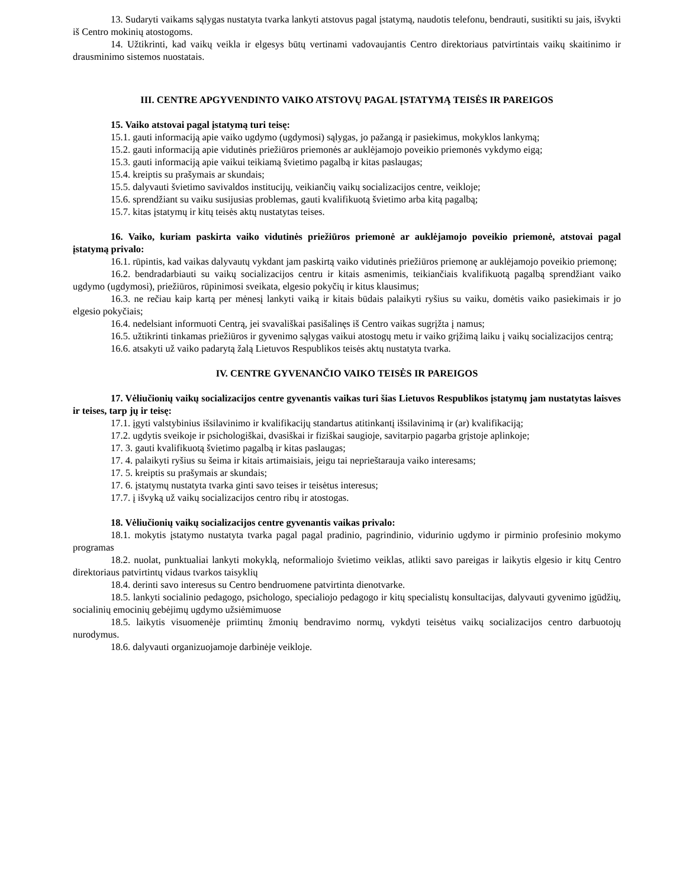13. Sudaryti vaikams sąlygas nustatyta tvarka lankyti atstovus pagal įstatymą, naudotis telefonu, bendrauti, susitikti su jais, išvykti iš Centro mokinių atostogoms.
14. Užtikrinti, kad vaikų veikla ir elgesys būtų vertinami vadovaujantis Centro direktoriaus patvirtintais vaikų skaitinimo ir drausminimo sistemos nuostatais.
III. CENTRE APGYVENDINTO VAIKO ATSTOVŲ PAGAL ĮSTATYMĄ TEISĖS IR PAREIGOS
15. Vaiko atstovai pagal įstatymą turi teisę:
15.1. gauti informaciją apie vaiko ugdymo (ugdymosi) sąlygas, jo pažangą ir pasiekimus, mokyklos lankymą;
15.2. gauti informaciją apie vidutinės priežiūros priemonės ar auklėjamojo poveikio priemonės vykdymo eigą;
15.3. gauti informaciją apie vaikui teikiamą švietimo pagalbą ir kitas paslaugas;
15.4. kreiptis su prašymais ar skundais;
15.5. dalyvauti švietimo savivaldos institucijų, veikiančių vaikų socializacijos centre, veikloje;
15.6. sprendžiant su vaiku susijusias problemas, gauti kvalifikuotą švietimo arba kitą pagalbą;
15.7. kitas įstatymų ir kitų teisės aktų nustatytas teises.
16. Vaiko, kuriam paskirta vaiko vidutinės priežiūros priemonė ar auklėjamojo poveikio priemonė, atstovai pagal įstatymą privalo:
16.1. rūpintis, kad vaikas dalyvautų vykdant jam paskirtą vaiko vidutinės priežiūros priemonę ar auklėjamojo poveikio priemonę;
16.2. bendradarbiauti su vaikų socializacijos centru ir kitais asmenimis, teikiančiais kvalifikuotą pagalbą sprendžiant vaiko ugdymo (ugdymosi), priežiūros, rūpinimosi sveikata, elgesio pokyčių ir kitus klausimus;
16.3. ne rečiau kaip kartą per mėnesį lankyti vaiką ir kitais būdais palaikyti ryšius su vaiku, domėtis vaiko pasiekimais ir jo elgesio pokyčiais;
16.4. nedelsiant informuoti Centrą, jei svavališkai pasišalinęs iš Centro vaikas sugrįžta į namus;
16.5. užtikrinti tinkamas priežiūros ir gyvenimo sąlygas vaikui atostogų metu ir vaiko grįžimą laiku į vaikų socializacijos centrą;
16.6. atsakyti už vaiko padarytą žalą Lietuvos Respublikos teisės aktų nustatyta tvarka.
IV. CENTRE GYVENANČIO VAIKO TEISĖS IR PAREIGOS
17. Vėliučionių vaikų socializacijos centre gyvenantis vaikas turi šias Lietuvos Respublikos įstatymų jam nustatytas laisves ir teises, tarp jų ir teisę:
17.1. įgyti valstybinius išsilavinimo ir kvalifikacijų standartus atitinkantį išsilavinimą ir (ar) kvalifikaciją;
17.2. ugdytis sveikoje ir psichologiškai, dvasiškai ir fiziškai saugioje, savitarpio pagarba grįstoje aplinkoje;
17. 3. gauti kvalifikuotą švietimo pagalbą ir kitas paslaugas;
17. 4. palaikyti ryšius su šeima ir kitais artimaisiais, jeigu tai neprieštarauja vaiko interesams;
17. 5. kreiptis su prašymais ar skundais;
17. 6. įstatymų nustatyta tvarka ginti savo teises ir teisėtus interesus;
17.7. į išvyką už vaikų socializacijos centro ribų ir atostogas.
18. Vėliučionių vaikų socializacijos centre gyvenantis vaikas privalo:
18.1. mokytis įstatymo nustatyta tvarka pagal pagal pradinio, pagrindinio, vidurinio ugdymo ir pirminio profesinio mokymo programas
18.2. nuolat, punktualiai lankyti mokyklą, neformaliojo švietimo veiklas, atlikti savo pareigas ir laikytis elgesio ir kitų Centro direktoriaus patvirtintų vidaus tvarkos taisyklių
18.4. derinti savo interesus su Centro bendruomene patvirtinta dienotvarke.
18.5. lankyti socialinio pedagogo, psichologo, specialiojo pedagogo ir kitų specialistų konsultacijas, dalyvauti gyvenimo įgūdžių, socialinių emocinių gebėjimų ugdymo užsiėmimuose
18.5. laikytis visuomenėje priimtinų žmonių bendravimo normų, vykdyti teisėtus vaikų socializacijos centro darbuotojų nurodymus.
18.6. dalyvauti organizuojamoje darbinėje veikloje.